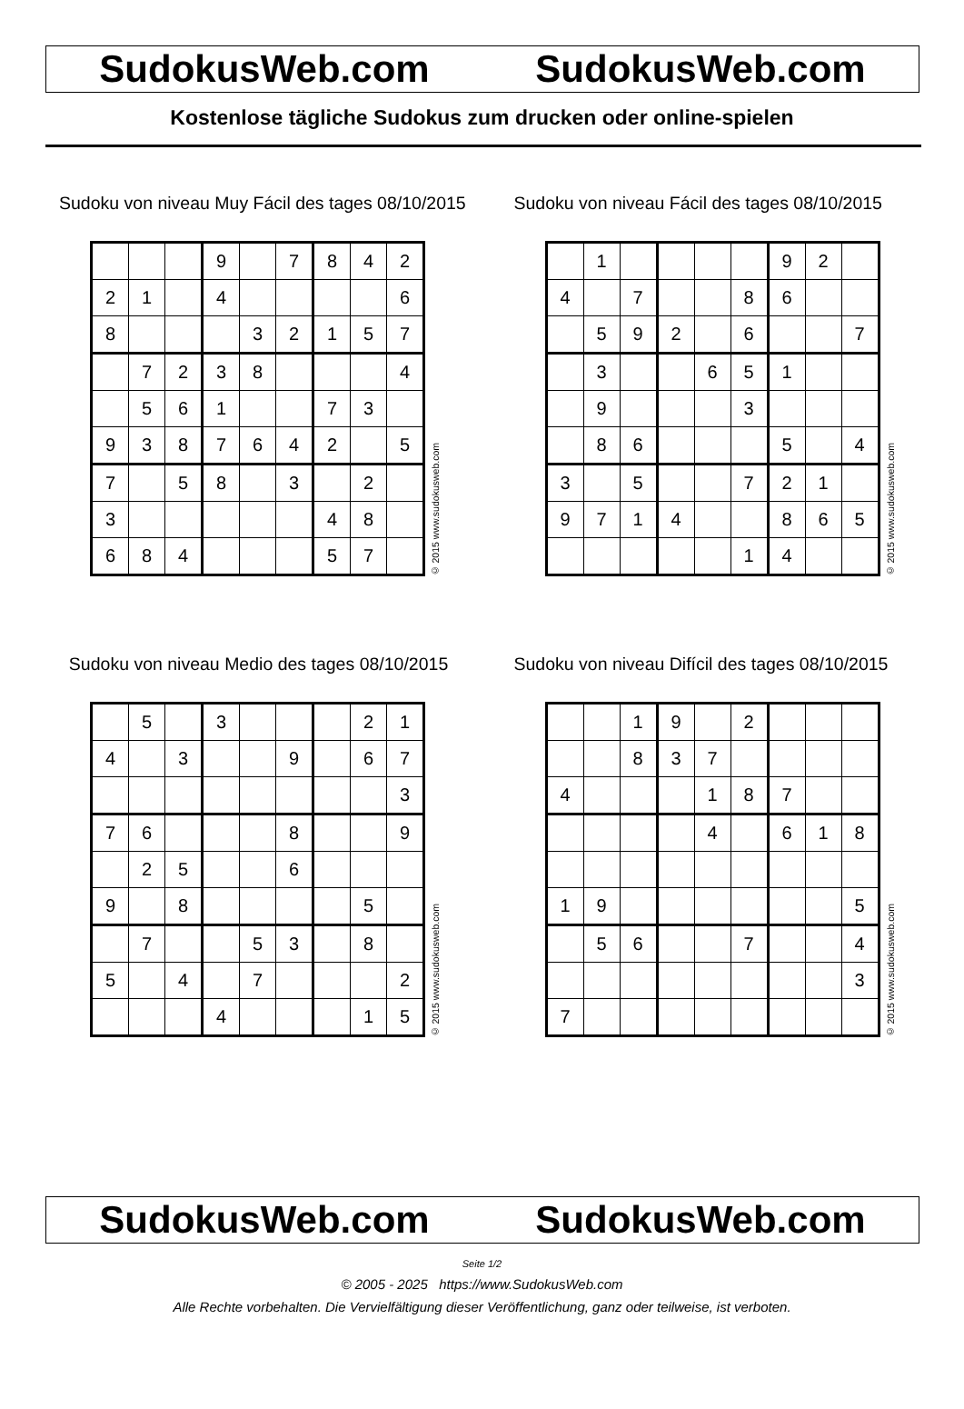SudokusWeb.com SudokusWeb.com
Kostenlose tägliche Sudokus zum drucken oder online-spielen
Sudoku von niveau Muy Fácil des tages 08/10/2015
| | | | 9 | | 7 | 8 | 4 | 2 |
| 2 | 1 | | 4 | | | | | 6 |
| 8 | | | | 3 | 2 | 1 | 5 | 7 |
| | 7 | 2 | 3 | 8 | | | | 4 |
| | 5 | 6 | 1 | | | 7 | 3 | |
| 9 | 3 | 8 | 7 | 6 | 4 | 2 | | 5 |
| 7 | | 5 | 8 | | 3 | | 2 | |
| 3 | | | | | | 4 | 8 | |
| 6 | 8 | 4 | | | | 5 | 7 | |
© 2015 www.sudokusweb.com
Sudoku von niveau Fácil des tages 08/10/2015
| | 1 | | | | | 9 | 2 | |
| 4 | | 7 | | | 8 | 6 | | |
| | 5 | 9 | 2 | | 6 | | | 7 |
| | 3 | | | 6 | 5 | 1 | | |
| | 9 | | | | 3 | | | |
| | 8 | 6 | | | | 5 | | 4 |
| 3 | | 5 | | | 7 | 2 | 1 | |
| 9 | 7 | 1 | 4 | | | 8 | 6 | 5 |
| | | | | | 1 | 4 | | |
© 2015 www.sudokusweb.com
Sudoku von niveau Medio des tages 08/10/2015
| | 5 | | 3 | | | | 2 | 1 |
| 4 | | 3 | | | 9 | | 6 | 7 |
| | | | | | | | | 3 |
| 7 | 6 | | | | 8 | | | 9 |
| | 2 | 5 | | | 6 | | | |
| 9 | | 8 | | | | | 5 | |
| | 7 | | | 5 | 3 | | 8 | |
| 5 | | 4 | | 7 | | | | 2 |
| | | | 4 | | | | 1 | 5 |
© 2015 www.sudokusweb.com
Sudoku von niveau Difícil des tages 08/10/2015
| | | 1 | 9 | | 2 | | | |
| | | 8 | 3 | 7 | | | | |
| 4 | | | | 1 | 8 | 7 | | |
| | | | | 4 | | 6 | 1 | 8 |
| 1 | 9 | | | | | | | 5 |
| | 5 | 6 | | | 7 | | | 4 |
| | | | | | | | | 3 |
| 7 | | | | | | | | |
© 2015 www.sudokusweb.com
SudokusWeb.com SudokusWeb.com
Seite 1/2
© 2005 - 2025 https://www.SudokusWeb.com
Alle Rechte vorbehalten. Die Vervielfältigung dieser Veröffentlichung, ganz oder teilweise, ist verboten.